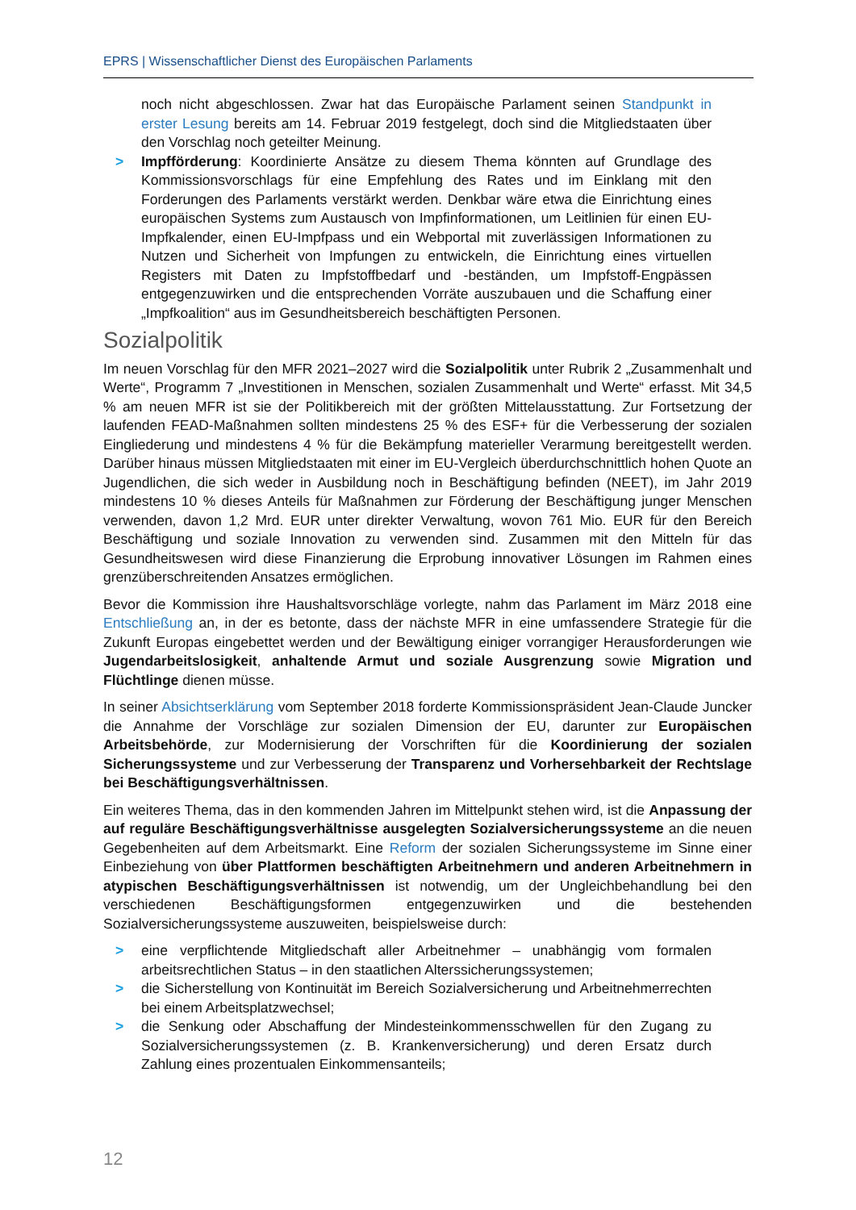EPRS | Wissenschaftlicher Dienst des Europäischen Parlaments
noch nicht abgeschlossen. Zwar hat das Europäische Parlament seinen Standpunkt in erster Lesung bereits am 14. Februar 2019 festgelegt, doch sind die Mitgliedstaaten über den Vorschlag noch geteilter Meinung.
> Impfförderung: Koordinierte Ansätze zu diesem Thema könnten auf Grundlage des Kommissionsvorschlags für eine Empfehlung des Rates und im Einklang mit den Forderungen des Parlaments verstärkt werden. Denkbar wäre etwa die Einrichtung eines europäischen Systems zum Austausch von Impfinformationen, um Leitlinien für einen EU-Impfkalender, einen EU-Impfpass und ein Webportal mit zuverlässigen Informationen zu Nutzen und Sicherheit von Impfungen zu entwickeln, die Einrichtung eines virtuellen Registers mit Daten zu Impfstoffbedarf und -beständen, um Impfstoff-Engpässen entgegenzuwirken und die entsprechenden Vorräte auszubauen und die Schaffung einer „Impfkoalition“ aus im Gesundheitsbereich beschäftigten Personen.
Sozialpolitik
Im neuen Vorschlag für den MFR 2021–2027 wird die Sozialpolitik unter Rubrik 2 „Zusammenhalt und Werte“, Programm 7 „Investitionen in Menschen, sozialen Zusammenhalt und Werte“ erfasst. Mit 34,5 % am neuen MFR ist sie der Politikbereich mit der größten Mittelausstattung. Zur Fortsetzung der laufenden FEAD-Maßnahmen sollten mindestens 25 % des ESF+ für die Verbesserung der sozialen Eingliederung und mindestens 4 % für die Bekämpfung materieller Verarmung bereitgestellt werden. Darüber hinaus müssen Mitgliedstaaten mit einer im EU-Vergleich überdurchschnittlich hohen Quote an Jugendlichen, die sich weder in Ausbildung noch in Beschäftigung befinden (NEET), im Jahr 2019 mindestens 10 % dieses Anteils für Maßnahmen zur Förderung der Beschäftigung junger Menschen verwenden, davon 1,2 Mrd. EUR unter direkter Verwaltung, wovon 761 Mio. EUR für den Bereich Beschäftigung und soziale Innovation zu verwenden sind. Zusammen mit den Mitteln für das Gesundheitswesen wird diese Finanzierung die Erprobung innovativer Lösungen im Rahmen eines grenzüberschreitenden Ansatzes ermöglichen.
Bevor die Kommission ihre Haushaltsvorschläge vorlegte, nahm das Parlament im März 2018 eine Entschließung an, in der es betonte, dass der nächste MFR in eine umfassendere Strategie für die Zukunft Europas eingebettet werden und der Bewältigung einiger vorrangiger Herausforderungen wie Jugendarbeitslosigkeit, anhaltende Armut und soziale Ausgrenzung sowie Migration und Flüchtlinge dienen müsse.
In seiner Absichtserklärung vom September 2018 forderte Kommissionspräsident Jean-Claude Juncker die Annahme der Vorschläge zur sozialen Dimension der EU, darunter zur Europäischen Arbeitsbehörde, zur Modernisierung der Vorschriften für die Koordinierung der sozialen Sicherungssysteme und zur Verbesserung der Transparenz und Vorhersehbarkeit der Rechtslage bei Beschäftigungsverhältnissen.
Ein weiteres Thema, das in den kommenden Jahren im Mittelpunkt stehen wird, ist die Anpassung der auf reguläre Beschäftigungsverhältnisse ausgelegten Sozialversicherungssysteme an die neuen Gegebenheiten auf dem Arbeitsmarkt. Eine Reform der sozialen Sicherungssysteme im Sinne einer Einbeziehung von über Plattformen beschäftigten Arbeitnehmern und anderen Arbeitnehmern in atypischen Beschäftigungsverhältnissen ist notwendig, um der Ungleichbehandlung bei den verschiedenen Beschäftigungsformen entgegenzuwirken und die bestehenden Sozialversicherungssysteme auszuweiten, beispielsweise durch:
> eine verpflichtende Mitgliedschaft aller Arbeitnehmer – unabhängig vom formalen arbeitsrechtlichen Status – in den staatlichen Alterssicherungssystemen;
> die Sicherstellung von Kontinuität im Bereich Sozialversicherung und Arbeitnehmerrechten bei einem Arbeitsplatzwechsel;
> die Senkung oder Abschaffung der Mindesteinkommensschwellen für den Zugang zu Sozialversicherungssystemen (z. B. Krankenversicherung) und deren Ersatz durch Zahlung eines prozentualen Einkommensanteils;
12